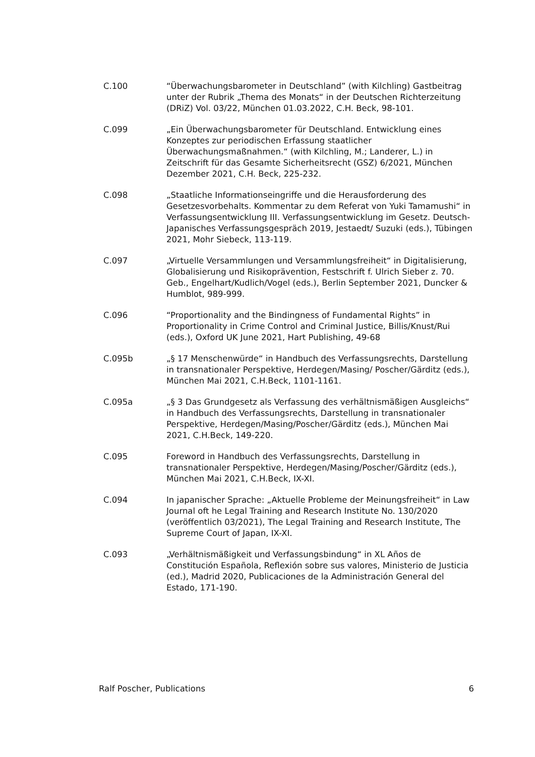C.100 “Überwachungsbarometer in Deutschland” (with Kilchling) Gastbeitrag unter der Rubrik „Thema des Monats“ in der Deutschen Richterzeitung (DRiZ) Vol. 03/22, München 01.03.2022, C.H. Beck, 98-101.
C.099 „Ein Überwachungsbarometer für Deutschland. Entwicklung eines Konzeptes zur periodischen Erfassung staatlicher Überwachungsmaßnahmen.“ (with Kilchling, M.; Landerer, L.) in Zeitschrift für das Gesamte Sicherheitsrecht (GSZ) 6/2021, München Dezember 2021, C.H. Beck, 225-232.
C.098 „Staatliche Informationseingriffe und die Herausforderung des Gesetzesvorbehalts. Kommentar zu dem Referat von Yuki Tamamushi“ in Verfassungsentwicklung III. Verfassungsentwicklung im Gesetz. Deutsch-Japanisches Verfassungsgespräch 2019, Jestaedt/ Suzuki (eds.), Tübingen 2021, Mohr Siebeck, 113-119.
C.097 „Virtuelle Versammlungen und Versammlungsfreiheit“ in Digitalisierung, Globalisierung und Risikoprävention, Festschrift f. Ulrich Sieber z. 70. Geb., Engelhart/Kudlich/Vogel (eds.), Berlin September 2021, Duncker & Humblot, 989-999.
C.096 “Proportionality and the Bindingness of Fundamental Rights” in Proportionality in Crime Control and Criminal Justice, Billis/Knust/Rui (eds.), Oxford UK June 2021, Hart Publishing, 49-68
C.095b „§ 17 Menschenwürde“ in Handbuch des Verfassungsrechts, Darstellung in transnationaler Perspektive, Herdegen/Masing/ Poscher/Gärditz (eds.), München Mai 2021, C.H.Beck, 1101-1161.
C.095a „§ 3 Das Grundgesetz als Verfassung des verhältnismäßigen Ausgleichs“ in Handbuch des Verfassungsrechts, Darstellung in transnationaler Perspektive, Herdegen/Masing/Poscher/Gärditz (eds.), München Mai 2021, C.H.Beck, 149-220.
C.095 Foreword in Handbuch des Verfassungsrechts, Darstellung in transnationaler Perspektive, Herdegen/Masing/Poscher/Gärditz (eds.), München Mai 2021, C.H.Beck, IX-XI.
C.094 In japanischer Sprache: „Aktuelle Probleme der Meinungsfreiheit“ in Law Journal oft he Legal Training and Research Institute No. 130/2020 (veröffentlich 03/2021), The Legal Training and Research Institute, The Supreme Court of Japan, IX-XI.
C.093 „Verhältnismäßigkeit und Verfassungsbindung“ in XL Años de Constitución Española, Reflexión sobre sus valores, Ministerio de Justicia (ed.), Madrid 2020, Publicaciones de la Administración General del Estado, 171-190.
Ralf Poscher, Publications 6